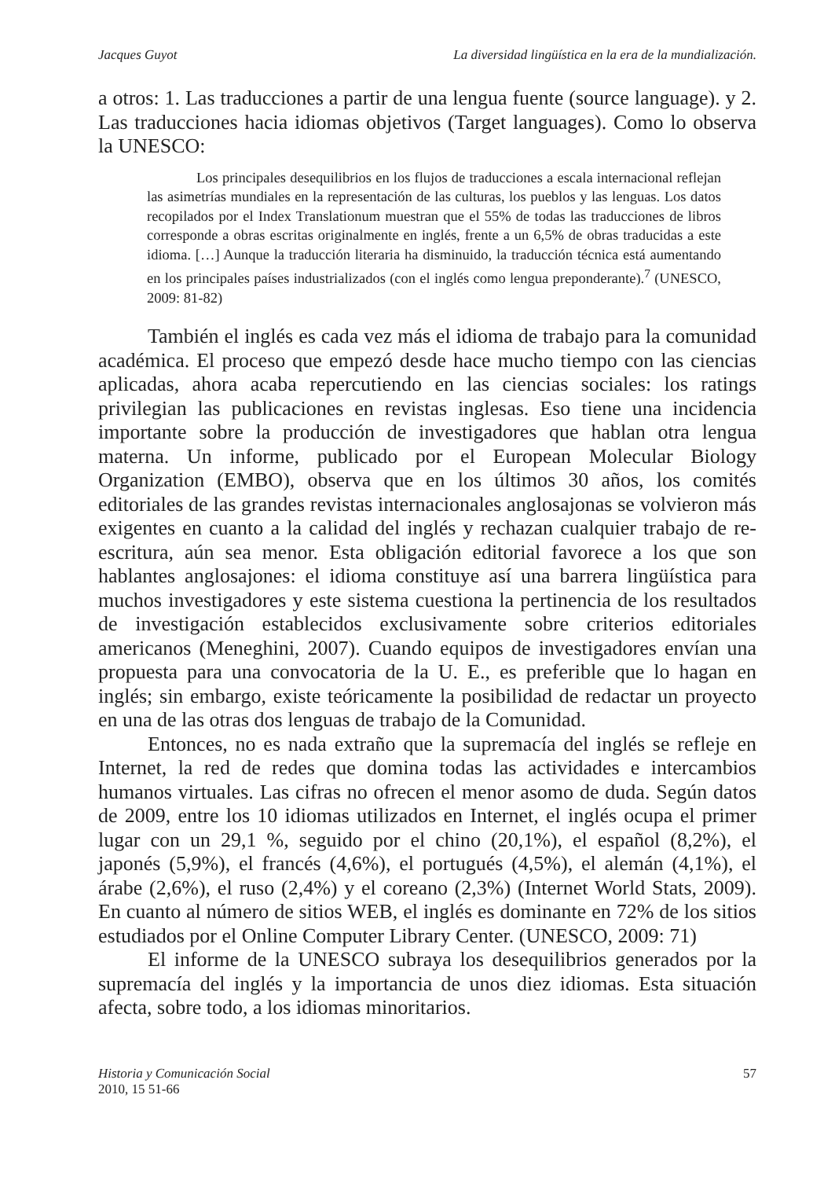Jacques Guyot La diversidad lingüística en la era de la mundialización.
a otros: 1. Las traducciones a partir de una lengua fuente (source language). y 2. Las traducciones hacia idiomas objetivos (Target languages). Como lo observa la UNESCO:
Los principales desequilibrios en los flujos de traducciones a escala internacional reflejan las asimetrías mundiales en la representación de las culturas, los pueblos y las lenguas. Los datos recopilados por el Index Translationum muestran que el 55% de todas las traducciones de libros corresponde a obras escritas originalmente en inglés, frente a un 6,5% de obras traducidas a este idioma. […] Aunque la traducción literaria ha disminuido, la traducción técnica está aumentando en los principales países industrializados (con el inglés como lengua preponderante).<sup>7</sup> (UNESCO, 2009: 81-82)
También el inglés es cada vez más el idioma de trabajo para la comunidad académica. El proceso que empezó desde hace mucho tiempo con las ciencias aplicadas, ahora acaba repercutiendo en las ciencias sociales: los ratings privilegian las publicaciones en revistas inglesas. Eso tiene una incidencia importante sobre la producción de investigadores que hablan otra lengua materna. Un informe, publicado por el European Molecular Biology Organization (EMBO), observa que en los últimos 30 años, los comités editoriales de las grandes revistas internacionales anglosajonas se volvieron más exigentes en cuanto a la calidad del inglés y rechazan cualquier trabajo de re-escritura, aún sea menor. Esta obligación editorial favorece a los que son hablantes anglosajones: el idioma constituye así una barrera lingüística para muchos investigadores y este sistema cuestiona la pertinencia de los resultados de investigación establecidos exclusivamente sobre criterios editoriales americanos (Meneghini, 2007). Cuando equipos de investigadores envían una propuesta para una convocatoria de la U. E., es preferible que lo hagan en inglés; sin embargo, existe teóricamente la posibilidad de redactar un proyecto en una de las otras dos lenguas de trabajo de la Comunidad.
Entonces, no es nada extraño que la supremacía del inglés se refleje en Internet, la red de redes que domina todas las actividades e intercambios humanos virtuales. Las cifras no ofrecen el menor asomo de duda. Según datos de 2009, entre los 10 idiomas utilizados en Internet, el inglés ocupa el primer lugar con un 29,1 %, seguido por el chino (20,1%), el español (8,2%), el japonés (5,9%), el francés (4,6%), el portugués (4,5%), el alemán (4,1%), el árabe (2,6%), el ruso (2,4%) y el coreano (2,3%) (Internet World Stats, 2009). En cuanto al número de sitios WEB, el inglés es dominante en 72% de los sitios estudiados por el Online Computer Library Center. (UNESCO, 2009: 71)
El informe de la UNESCO subraya los desequilibrios generados por la supremacía del inglés y la importancia de unos diez idiomas. Esta situación afecta, sobre todo, a los idiomas minoritarios.
Historia y Comunicación Social
2010, 15 51-66
57